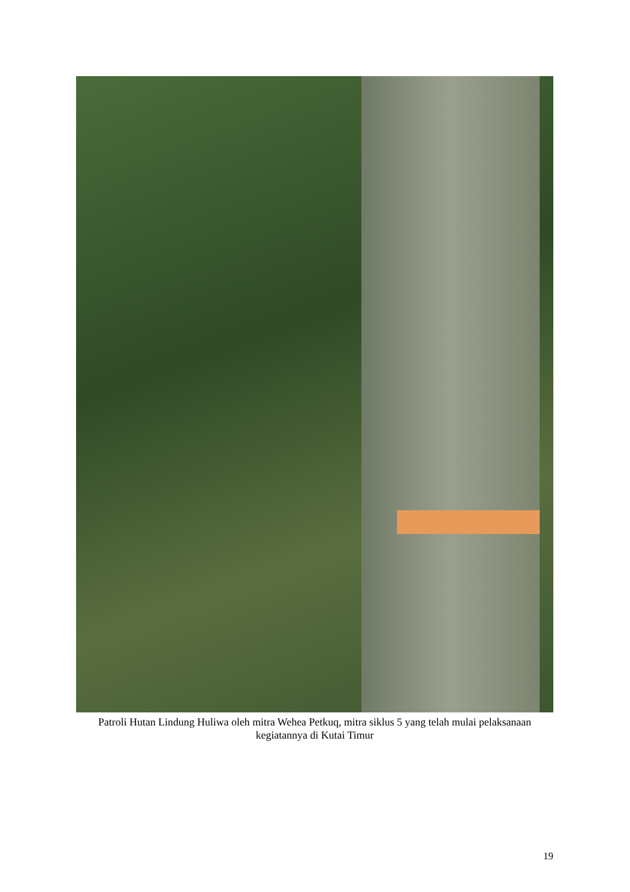Patroli Hutan Lindung Huliwa oleh mitra Wehea Petkuq, mitra siklus 5 yang telah mulai pelaksanaan kegiatannya di Kutai Timur
19